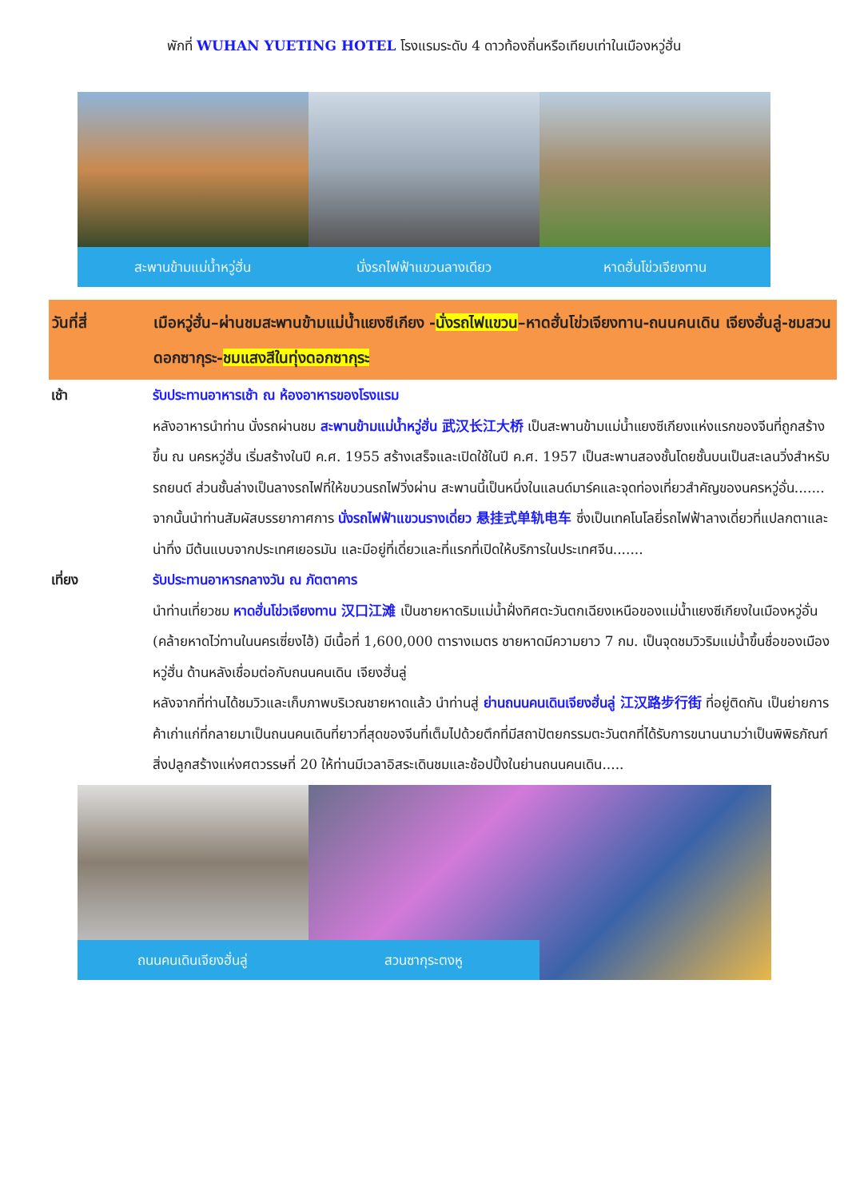พักที่ WUHAN YUETING HOTEL โรงแรมระดับ 4 ดาวท้องถิ่นหรือเทียบเท่าในเมืองหวู่ฮั่น
สะพานข้ามแม่น้ำหวู่ฮั่น
นั่งรถไฟฟ้าแขวนลางเดียว
หาดฮั่นโข่วเจียงทาน
วันที่สี่ เมือหวู่ฮั่น–ผ่านชมสะพานข้ามแม่น้ำแยงซีเกียง -นั่งรถไฟแขวน–หาดฮั่นโข่วเจียงทาน-ถนนคนเดิน เจียงฮั่นลู่-ชมสวนดอกซากุระ-ชมแสงสีในทุ่งดอกซากุระ
เช้า รับประทานอาหารเช้า ณ ห้องอาหารของโรงแรม
หลังอาหารนำท่าน นั่งรถผ่านชม สะพานข้ามแม่น้ำหวู่ฮั่น 武汉长江大桥 เป็นสะพานข้ามแม่น้ำแยงซีเกียงแห่งแรกของจีนที่ถูกสร้างขึ้น ณ นครหวู่ฮั่น เริ่มสร้างในปี ค.ศ. 1955 สร้างเสร็จและเปิดใช้ในปี ค.ศ. 1957 เป็นสะพานสองชั้นโดยชั้นบนเป็นสะเลนวิ่งสำหรับรถยนต์ ส่วนชั้นล่างเป็นลางรถไฟที่ให้ขบวนรถไฟวิ่งผ่าน สะพานนี้เป็นหนึ่งในแลนด์มาร์คและจุดท่องเที่ยวสำคัญของนครหวู่อั่น.......
จากนั้นนำท่านสัมผัสบรรยากาศการ นั่งรถไฟฟ้าแขวนรางเดี่ยว 悬挂式单轨电车 ซึ่งเป็นเทคโนโลยี่รถไฟฟ้าลางเดี่ยวที่แปลกตาและน่าทึ่ง มีต้นแบบจากประเทศเยอรมัน และมีอยู่ที่เดี่ยวและที่แรกที่เปิดให้บริการในประเทศจีน.......
เที่ยง รับประทานอาหารกลางวัน ณ ภัตตาคาร
นำท่านเที่ยวชม หาดฮั่นโข่วเจียงทาน 汉口江滩 เป็นชายหาดริมแม่น้ำฝั่งทิศตะวันตกเฉียงเหนือของแม่น้ำแยงซีเกียงในเมืองหวู่อั่น (คล้ายหาดไว่ทานในนครเซี่ยงไฮ้) มีเนื้อที่ 1,600,000 ตารางเมตร ชายหาดมีความยาว 7 กม. เป็นจุดชมวิวริมแม่น้ำขึ้นชื่อของเมืองหวู่ฮั่น ด้านหลังเชื่อมต่อกับถนนคนเดิน เจียงฮั่นลู่
หลังจากที่ท่านได้ชมวิวและเก็บภาพบริเวณชายหาดแล้ว นำท่านสู่ ย่านถนนคนเดินเจียงฮั่นลู่ 江汉路步行街 ที่อยู่ติดกัน เป็นย่ายการค้าเก่าแก่ที่กลายมาเป็นถนนคนเดินที่ยาวที่สุดของจีนที่เต็มไปด้วยตึกที่มีสถาปัตยกรรมตะวันตกที่ได้รับการขนานนามว่าเป็นพิพิธภัณฑ์สิ่งปลูกสร้างแห่งศตวรรษที่ 20 ให้ท่านมีเวลาอิสระเดินชมและช้อปปิ้งในย่านถนนคนเดิน.....
ถนนคนเดินเจียงฮั่นลู่
สวนซากุระตงหู